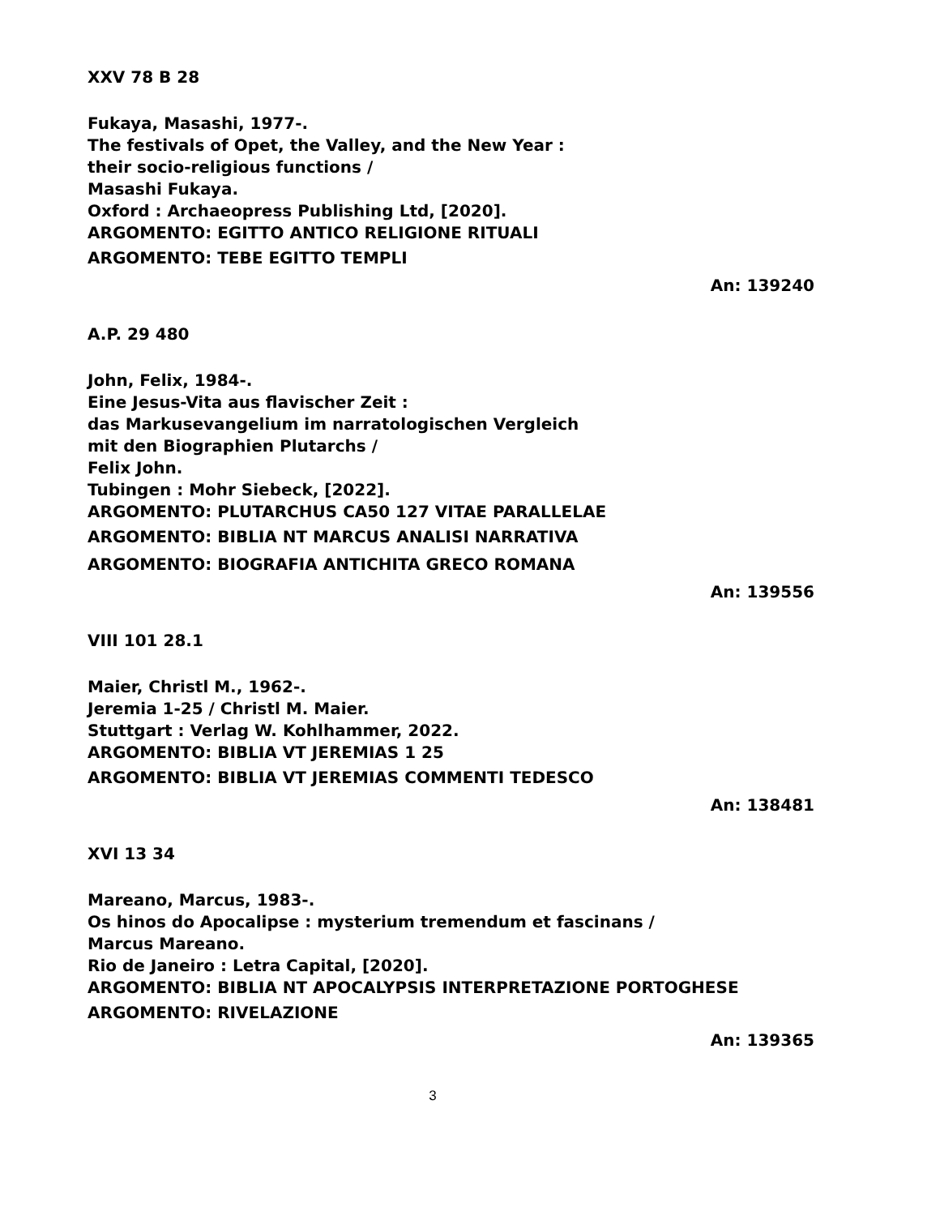XXV 78 B 28
Fukaya, Masashi, 1977-.
The festivals of Opet, the Valley, and the New Year :
their socio-religious functions /
Masashi Fukaya.
Oxford : Archaeopress Publishing Ltd, [2020].
ARGOMENTO: EGITTO ANTICO RELIGIONE RITUALI
ARGOMENTO: TEBE EGITTO TEMPLI
An: 139240
A.P. 29 480
John, Felix, 1984-.
Eine Jesus-Vita aus flavischer Zeit :
das Markusevangelium im narratologischen Vergleich
mit den Biographien Plutarchs /
Felix John.
Tubingen : Mohr Siebeck, [2022].
ARGOMENTO: PLUTARCHUS CA50 127 VITAE PARALLELAE
ARGOMENTO: BIBLIA NT MARCUS ANALISI NARRATIVA
ARGOMENTO: BIOGRAFIA ANTICHITA GRECO ROMANA
An: 139556
VIII 101 28.1
Maier, Christl M., 1962-.
Jeremia 1-25 / Christl M. Maier.
Stuttgart : Verlag W. Kohlhammer, 2022.
ARGOMENTO: BIBLIA VT JEREMIAS 1 25
ARGOMENTO: BIBLIA VT JEREMIAS COMMENTI TEDESCO
An: 138481
XVI 13 34
Mareano, Marcus, 1983-.
Os hinos do Apocalipse : mysterium tremendum et fascinans /
Marcus Mareano.
Rio de Janeiro : Letra Capital, [2020].
ARGOMENTO: BIBLIA NT APOCALYPSIS INTERPRETAZIONE PORTOGHESE
ARGOMENTO: RIVELAZIONE
An: 139365
3